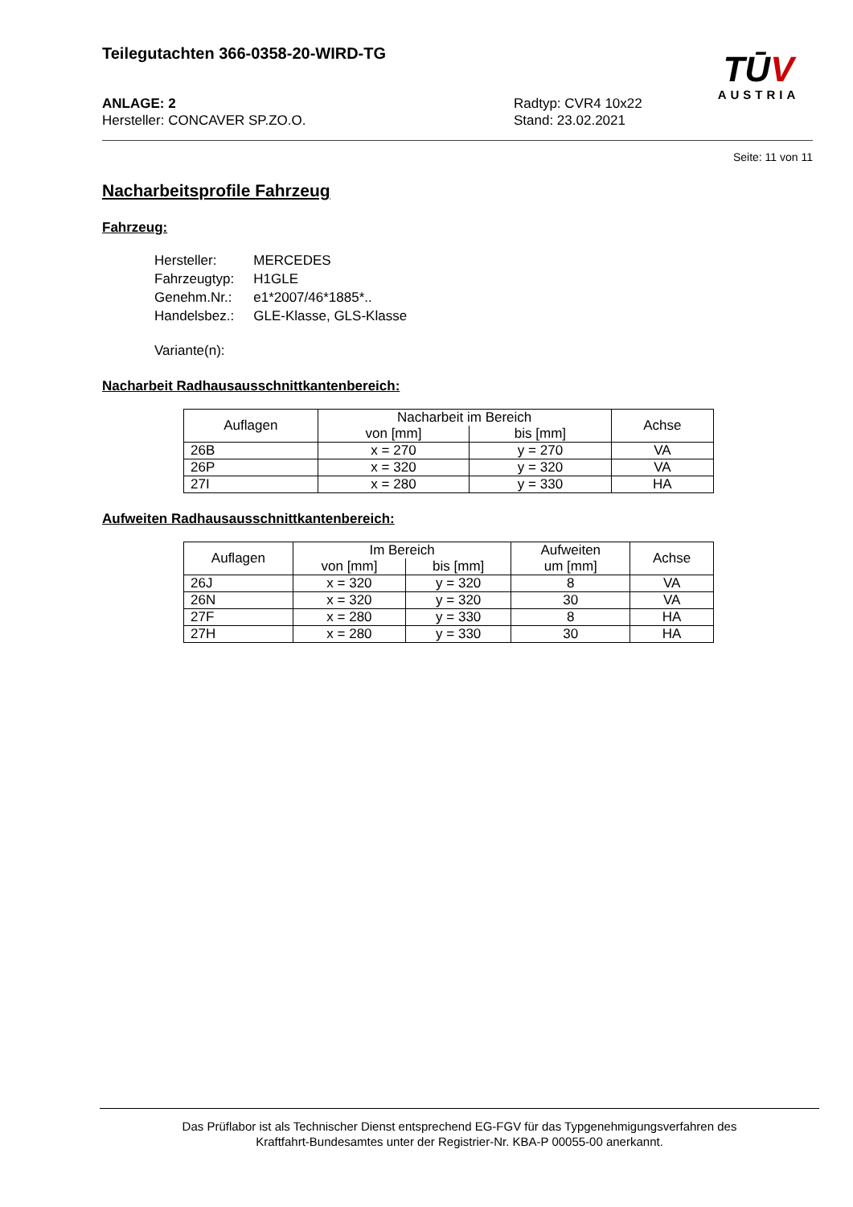Teilegutachten 366-0358-20-WIRD-TG
TŪ V
AUSTRIA
ANLAGE: 2
Hersteller: CONCAVER SP.ZO.O.
Radtyp: CVR4 10x22
Stand: 23.02.2021
Seite: 11 von 11
Nacharbeitsprofile Fahrzeug
Fahrzeug:
| Hersteller: | MERCEDES |
| Fahrzeugtyp: | H1GLE |
| Genehm.Nr.: | e1*2007/46*1885*.. |
| Handelsbez.: | GLE-Klasse, GLS-Klasse |
| Variante(n): | |
Nacharbeit Radhausausschnittkantenbereich:
| Auflagen | Nacharbeit im Bereich | | Achse |
| --- | --- | --- | --- |
| | von [mm] | bis [mm] | |
| 26B | x = 270 | y = 270 | VA |
| 26P | x = 320 | y = 320 | VA |
| 27I | x = 280 | y = 330 | HA |
Aufweiten Radhausausschnittkantenbereich:
| Auflagen | Im Bereich | | Aufweiten um [mm] | Achse |
| --- | --- | --- | --- | --- |
| | von [mm] | bis [mm] | | |
| 26J | x = 320 | y = 320 | 8 | VA |
| 26N | x = 320 | y = 320 | 30 | VA |
| 27F | x = 280 | y = 330 | 8 | HA |
| 27H | x = 280 | y = 330 | 30 | HA |
Das Prüflabor ist als Technischer Dienst entsprechend EG-FGV für das Typgenehmigungsverfahren des
Kraftfahrt-Bundesamtes unter der Registrier-Nr. KBA-P 00055-00 anerkannt.